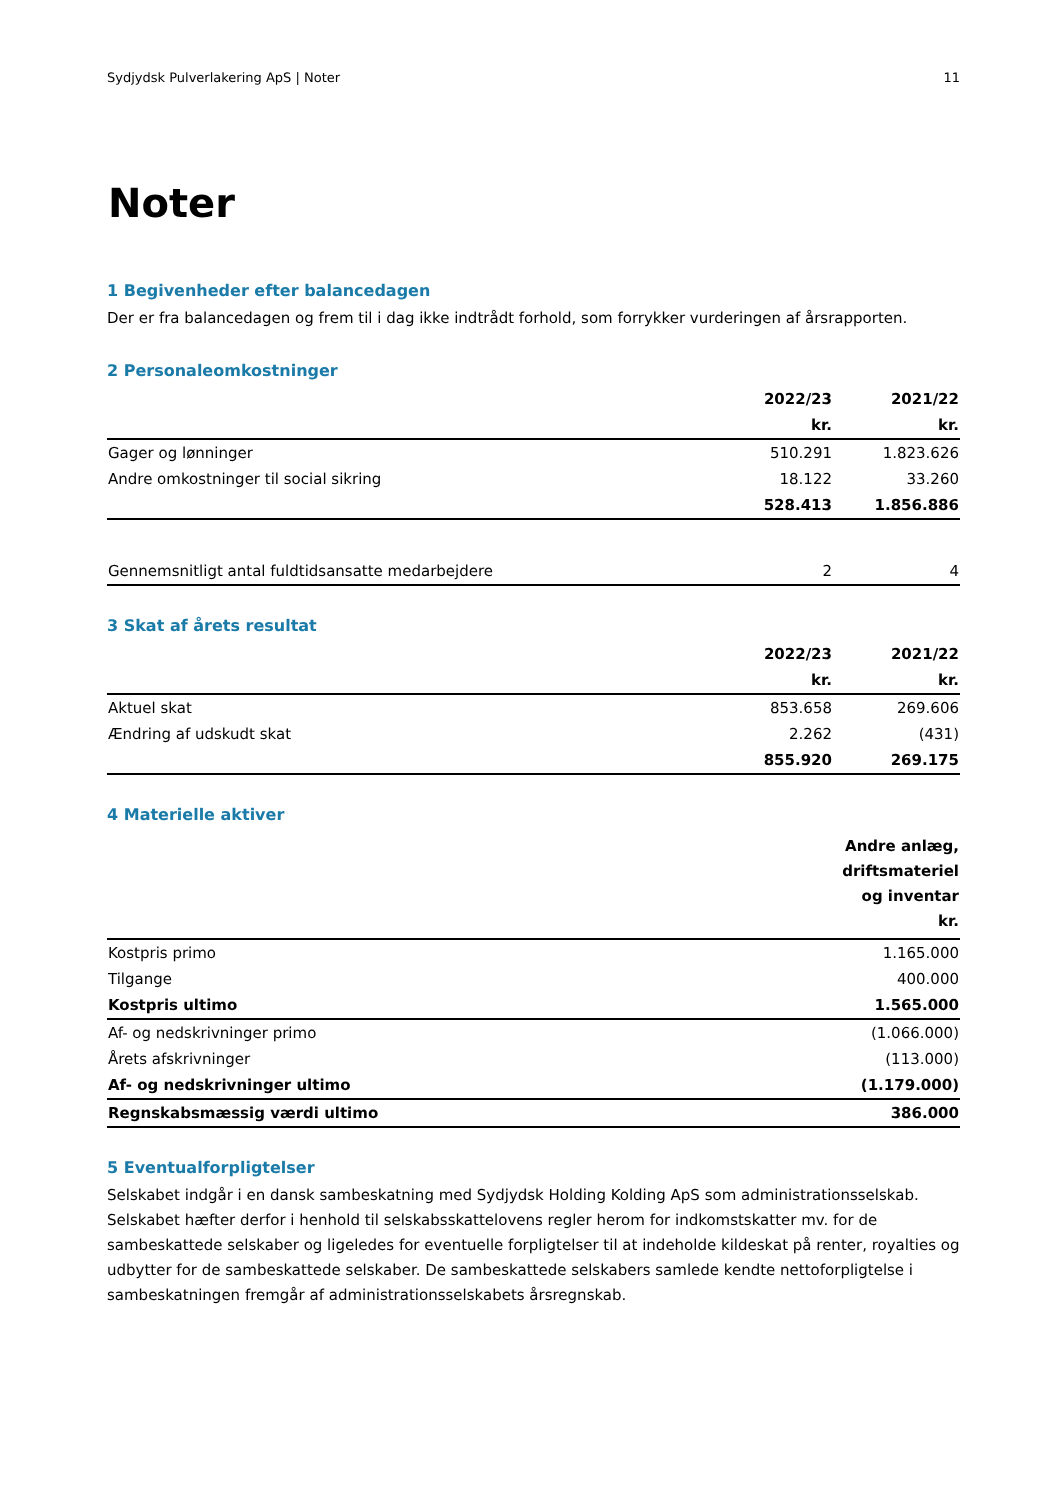Sydjydsk Pulverlakering ApS | Noter 11
Noter
1 Begivenheder efter balancedagen
Der er fra balancedagen og frem til i dag ikke indtrådt forhold, som forrykker vurderingen af årsrapporten.
2 Personaleomkostninger
| | 2022/23 | 2021/22 |
| --- | --- | --- |
| | kr. | kr. |
| Gager og lønninger | 510.291 | 1.823.626 |
| Andre omkostninger til social sikring | 18.122 | 33.260 |
| | 528.413 | 1.856.886 |
| Gennemsnitligt antal fuldtidsansatte medarbejdere | 2 | 4 |
3 Skat af årets resultat
| | 2022/23 | 2021/22 |
| --- | --- | --- |
| | kr. | kr. |
| Aktuel skat | 853.658 | 269.606 |
| Ændring af udskudt skat | 2.262 | (431) |
| | 855.920 | 269.175 |
4 Materielle aktiver
| | Andre anlæg, driftsmateriel og inventar kr. |
| --- | --- |
| Kostpris primo | 1.165.000 |
| Tilgange | 400.000 |
| Kostpris ultimo | 1.565.000 |
| Af- og nedskrivninger primo | (1.066.000) |
| Årets afskrivninger | (113.000) |
| Af- og nedskrivninger ultimo | (1.179.000) |
| Regnskabsmæssig værdi ultimo | 386.000 |
5 Eventualforpligtelser
Selskabet indgår i en dansk sambeskatning med Sydjydsk Holding Kolding ApS som administrationsselskab. Selskabet hæfter derfor i henhold til selskabsskattelovens regler herom for indkomstskatter mv. for de sambeskattede selskaber og ligeledes for eventuelle forpligtelser til at indeholde kildeskat på renter, royalties og udbytter for de sambeskattede selskaber. De sambeskattede selskabers samlede kendte nettoforpligtelse i sambeskatningen fremgår af administrationsselskabets årsregnskab.